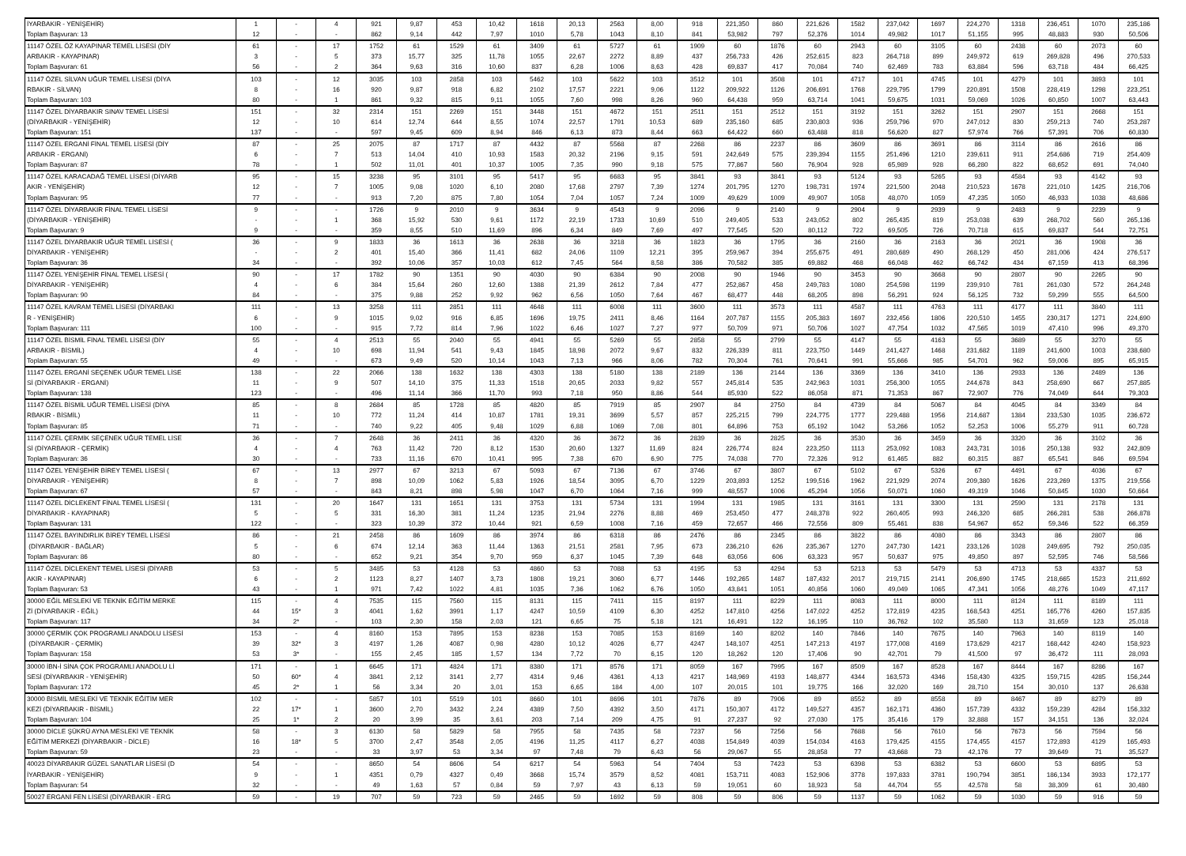| İYARBAKIR - YENİŞEHİR) | 1 | - | 4 | 921 | 9,87 | 453 | 10,42 | 1618 | 20,13 | 2563 | 8,00 | 918 | 221,350 | 860 | 221,626 | 1582 | 237,042 | 1697 | 224,270 | 1318 | 236,451 | 1070 | 235,186 |
| Toplam Başvuran: 13 | 12 | - | - | 862 | 9,14 | 442 | 7,97 | 1010 | 5,78 | 1043 | 8,10 | 841 | 53,982 | 797 | 52,376 | 1014 | 49,982 | 1017 | 51,155 | 995 | 48,883 | 930 | 50,506 |
| 11147 ÖZEL ÖZ KAYAPINAR TEMEL LİSESİ (DİY | 61 | - | 17 | 1752 | 61 | 1529 | 61 | 3409 | 61 | 5727 | 61 | 1909 | 60 | 1876 | 60 | 2943 | 60 | 3105 | 60 | 2438 | 60 | 2073 | 60 |
| ARBAKIR - KAYAPINAR) | 3 | - | 5 | 373 | 15,77 | 325 | 11,78 | 1055 | 22,67 | 2272 | 8,89 | 437 | 256,733 | 426 | 252,615 | 823 | 264,718 | 899 | 249,972 | 619 | 269,828 | 496 | 270,533 |
| Toplam Başvuran: 61 | 56 | - | 2 | 364 | 9,63 | 316 | 10,60 | 837 | 6,28 | 1006 | 8,63 | 428 | 69,837 | 417 | 70,084 | 740 | 62,469 | 783 | 63,884 | 596 | 63,718 | 484 | 66,425 |
| 11147 ÖZEL SİLVAN UĞUR TEMEL LİSESİ (DİYA | 103 | - | 12 | 3035 | 103 | 2858 | 103 | 5462 | 103 | 5622 | 103 | 3512 | 101 | 3508 | 101 | 4717 | 101 | 4745 | 101 | 4279 | 101 | 3893 | 101 |
| RBAKIR - SİLVAN) | 8 | - | 16 | 920 | 9,87 | 918 | 6,82 | 2102 | 17,57 | 2221 | 9,06 | 1122 | 209,922 | 1126 | 206,691 | 1768 | 229,795 | 1799 | 220,891 | 1508 | 228,419 | 1298 | 223,251 |
| Toplam Başvuran: 103 | 80 | - | 1 | 861 | 9,32 | 815 | 9,11 | 1055 | 7,60 | 998 | 8,26 | 960 | 64,438 | 959 | 63,714 | 1041 | 59,675 | 1031 | 59,069 | 1026 | 60,850 | 1007 | 63,443 |
| 11147 ÖZEL DİYARBAKIR SINAV TEMEL LİSESİ | 151 | - | 32 | 2314 | 151 | 2269 | 151 | 3448 | 151 | 4672 | 151 | 2511 | 151 | 2512 | 151 | 3192 | 151 | 3262 | 151 | 2907 | 151 | 2668 | 151 |
| (DİYARBAKIR - YENİŞEHİR) | 12 | - | 10 | 614 | 12,74 | 644 | 8,55 | 1074 | 22,57 | 1791 | 10,53 | 689 | 235,160 | 685 | 230,803 | 936 | 259,796 | 970 | 247,012 | 830 | 259,213 | 740 | 253,287 |
| Toplam Başvuran: 151 | 137 | - | - | 597 | 9,45 | 609 | 8,94 | 846 | 6,13 | 873 | 8,44 | 663 | 64,422 | 660 | 63,488 | 818 | 56,620 | 827 | 57,974 | 766 | 57,391 | 706 | 60,830 |
| 11147 ÖZEL ERGANİ FİNAL TEMEL LİSESİ (DİY | 87 | - | 25 | 2075 | 87 | 1717 | 87 | 4432 | 87 | 5568 | 87 | 2268 | 86 | 2237 | 86 | 3609 | 86 | 3691 | 86 | 3114 | 86 | 2616 | 86 |
| ARBAKIR - ERGANİ) | 6 | - | 7 | 513 | 14,04 | 410 | 10,93 | 1583 | 20,32 | 2196 | 9,15 | 591 | 242,649 | 575 | 239,394 | 1155 | 251,496 | 1210 | 239,611 | 911 | 254,686 | 719 | 254,409 |
| Toplam Başvuran: 87 | 78 | - | 1 | 502 | 11,01 | 401 | 10,37 | 1005 | 7,35 | 990 | 9,18 | 575 | 77,867 | 560 | 76,904 | 928 | 65,989 | 928 | 66,280 | 822 | 68,652 | 691 | 74,040 |
| 11147 ÖZEL KARACADAĞ TEMEL LİSESİ (DİYARB | 95 | - | 15 | 3238 | 95 | 3101 | 95 | 5417 | 95 | 6683 | 95 | 3841 | 93 | 3841 | 93 | 5124 | 93 | 5265 | 93 | 4584 | 93 | 4142 | 93 |
| AKIR - YENİŞEHİR) | 12 | - | 7 | 1005 | 9,08 | 1020 | 6,10 | 2080 | 17,68 | 2797 | 7,39 | 1274 | 201,795 | 1270 | 198,731 | 1974 | 221,500 | 2048 | 210,523 | 1678 | 221,010 | 1425 | 216,706 |
| Toplam Başvuran: 95 | 77 | - | - | 913 | 7,20 | 875 | 7,80 | 1054 | 7,04 | 1057 | 7,24 | 1009 | 49,629 | 1009 | 49,907 | 1058 | 48,070 | 1059 | 47,235 | 1050 | 46,933 | 1038 | 48,686 |
| 11147 ÖZEL DİYARBAKIR FİNAL TEMEL LİSESİ | 9 | - | - | 1726 | 9 | 2010 | 9 | 3634 | 9 | 4543 | 9 | 2096 | 9 | 2140 | 9 | 2904 | 9 | 2939 | 9 | 2483 | 9 | 2239 | 9 |
| (DİYARBAKIR - YENİŞEHİR) | - | - | 1 | 368 | 15,92 | 530 | 9,61 | 1172 | 22,19 | 1733 | 10,69 | 510 | 249,405 | 533 | 243,052 | 802 | 265,435 | 819 | 253,038 | 639 | 268,702 | 560 | 265,136 |
| Toplam Başvuran: 9 | 9 | - | - | 359 | 8,55 | 510 | 11,69 | 896 | 6,34 | 849 | 7,69 | 497 | 77,545 | 520 | 80,112 | 722 | 69,505 | 726 | 70,718 | 615 | 69,837 | 544 | 72,751 |
| 11147 ÖZEL DİYARBAKIR UĞUR TEMEL LİSESİ ( | 36 | - | 9 | 1833 | 36 | 1613 | 36 | 2638 | 36 | 3218 | 36 | 1823 | 36 | 1795 | 36 | 2160 | 36 | 2163 | 36 | 2021 | 36 | 1908 | 36 |
| DİYARBAKIR - YENİŞEHİR) | - | - | 2 | 401 | 15,40 | 366 | 11,41 | 682 | 24,06 | 1109 | 12,21 | 395 | 259,967 | 394 | 255,675 | 491 | 280,689 | 490 | 268,129 | 450 | 281,006 | 424 | 276,517 |
| Toplam Başvuran: 36 | 34 | - | - | 392 | 10,06 | 357 | 10,03 | 612 | 7,45 | 564 | 8,58 | 386 | 70,582 | 385 | 69,882 | 468 | 66,048 | 462 | 66,742 | 434 | 67,159 | 413 | 68,396 |
| 11147 ÖZEL YENİŞEHİR FİNAL TEMEL LİSESİ ( | 90 | - | 17 | 1782 | 90 | 1351 | 90 | 4030 | 90 | 6384 | 90 | 2008 | 90 | 1946 | 90 | 3453 | 90 | 3668 | 90 | 2807 | 90 | 2265 | 90 |
| DİYARBAKIR - YENİŞEHİR) | 4 | - | 6 | 384 | 15,64 | 260 | 12,60 | 1388 | 21,39 | 2612 | 7,84 | 477 | 252,867 | 458 | 249,783 | 1080 | 254,598 | 1199 | 239,910 | 781 | 261,030 | 572 | 264,248 |
| Toplam Başvuran: 90 | 84 | - | - | 375 | 9,88 | 252 | 9,92 | 962 | 6,56 | 1050 | 7,64 | 467 | 68,477 | 448 | 68,205 | 898 | 56,291 | 924 | 56,125 | 732 | 59,299 | 555 | 64,500 |
| 11147 ÖZEL KAVRAM TEMEL LİSESİ (DİYARBAKI | 111 | - | 13 | 3258 | 111 | 2851 | 111 | 4648 | 111 | 6008 | 111 | 3600 | 111 | 3573 | 111 | 4587 | 111 | 4763 | 111 | 4177 | 111 | 3840 | 111 |
| R - YENİŞEHİR) | 6 | - | 9 | 1015 | 9,02 | 916 | 6,85 | 1696 | 19,75 | 2411 | 8,46 | 1164 | 207,787 | 1155 | 205,383 | 1697 | 232,456 | 1806 | 220,510 | 1455 | 230,317 | 1271 | 224,690 |
| Toplam Başvuran: 111 | 100 | - | - | 915 | 7,72 | 814 | 7,96 | 1022 | 6,46 | 1027 | 7,27 | 977 | 50,709 | 971 | 50,706 | 1027 | 47,754 | 1032 | 47,565 | 1019 | 47,410 | 996 | 49,370 |
| 11147 ÖZEL BİSMİL FİNAL TEMEL LİSESİ (DİY | 55 | - | 4 | 2513 | 55 | 2040 | 55 | 4941 | 55 | 5269 | 55 | 2858 | 55 | 2799 | 55 | 4147 | 55 | 4163 | 55 | 3689 | 55 | 3270 | 55 |
| ARBAKIR - BİSMİL) | 4 | - | 10 | 698 | 11,94 | 541 | 9,43 | 1845 | 18,98 | 2072 | 9,67 | 832 | 226,339 | 811 | 223,750 | 1449 | 241,427 | 1468 | 231,682 | 1189 | 241,600 | 1003 | 238,680 |
| Toplam Başvuran: 55 | 49 | - | - | 673 | 9,49 | 520 | 10,14 | 1043 | 7,13 | 966 | 8,06 | 782 | 70,304 | 761 | 70,641 | 991 | 55,666 | 985 | 54,701 | 962 | 59,006 | 895 | 65,915 |
| 11147 ÖZEL ERGANİ SEÇENEK UĞUR TEMEL LİSE | 138 | - | 22 | 2066 | 138 | 1632 | 138 | 4303 | 138 | 5180 | 138 | 2189 | 136 | 2144 | 136 | 3369 | 136 | 3410 | 136 | 2933 | 136 | 2489 | 136 |
| Sİ (DİYARBAKIR - ERGANİ) | 11 | - | 9 | 507 | 14,10 | 375 | 11,33 | 1518 | 20,65 | 2033 | 9,82 | 557 | 245,814 | 535 | 242,963 | 1031 | 256,300 | 1055 | 244,678 | 843 | 258,690 | 667 | 257,885 |
| Toplam Başvuran: 138 | 123 | - | - | 496 | 11,14 | 366 | 11,70 | 993 | 7,18 | 950 | 8,86 | 544 | 85,930 | 522 | 86,058 | 871 | 71,353 | 867 | 72,907 | 776 | 74,049 | 644 | 79,303 |
| 11147 ÖZEL BİSMİL UĞUR TEMEL LİSESİ (DİYA | 85 | - | 8 | 2684 | 85 | 1728 | 85 | 4820 | 85 | 7919 | 85 | 2907 | 84 | 2750 | 84 | 4739 | 84 | 5067 | 84 | 4045 | 84 | 3349 | 84 |
| RBAKIR - BİSMİL) | 11 | - | 10 | 772 | 11,24 | 414 | 10,87 | 1781 | 19,31 | 3699 | 5,57 | 857 | 225,215 | 799 | 224,775 | 1777 | 229,488 | 1956 | 214,687 | 1384 | 233,530 | 1035 | 236,672 |
| Toplam Başvuran: 85 | 71 | - | - | 740 | 9,22 | 405 | 9,48 | 1029 | 6,88 | 1069 | 7,08 | 801 | 64,896 | 753 | 65,192 | 1042 | 53,266 | 1052 | 52,253 | 1006 | 55,279 | 911 | 60,728 |
| 11147 ÖZEL ÇERMİK SEÇENEK UĞUR TEMEL LİSE | 36 | - | 7 | 2648 | 36 | 2411 | 36 | 4320 | 36 | 3672 | 36 | 2839 | 36 | 2825 | 36 | 3530 | 36 | 3459 | 36 | 3320 | 36 | 3102 | 36 |
| Sİ (DİYARBAKIR - ÇERMİK) | 4 | - | 4 | 763 | 11,42 | 720 | 8,12 | 1530 | 20,60 | 1327 | 11,69 | 824 | 226,774 | 824 | 223,250 | 1113 | 253,092 | 1083 | 243,731 | 1016 | 250,138 | 932 | 242,809 |
| Toplam Başvuran: 36 | 30 | - | - | 733 | 11,16 | 670 | 10,41 | 995 | 7,38 | 670 | 6,90 | 775 | 74,038 | 770 | 72,326 | 912 | 61,465 | 882 | 60,315 | 887 | 65,541 | 846 | 69,594 |
| 11147 ÖZEL YENİŞEHİR BİREY TEMEL LİSESİ ( | 67 | - | 13 | 2977 | 67 | 3213 | 67 | 5093 | 67 | 7136 | 67 | 3746 | 67 | 3807 | 67 | 5102 | 67 | 5326 | 67 | 4491 | 67 | 4036 | 67 |
| DİYARBAKIR - YENİŞEHİR) | 8 | - | 7 | 898 | 10,09 | 1062 | 5,83 | 1926 | 18,54 | 3095 | 6,70 | 1229 | 203,893 | 1252 | 199,516 | 1962 | 221,929 | 2074 | 209,380 | 1626 | 223,269 | 1375 | 219,556 |
| Toplam Başvuran: 67 | 57 | - | - | 843 | 8,21 | 898 | 5,98 | 1047 | 6,70 | 1064 | 7,16 | 999 | 48,557 | 1006 | 45,294 | 1056 | 50,071 | 1060 | 49,319 | 1046 | 50,845 | 1030 | 50,664 |
| 11147 ÖZEL DİCLEKENT FİNAL TEMEL LİSESİ ( | 131 | - | 20 | 1647 | 131 | 1651 | 131 | 3753 | 131 | 5734 | 131 | 1994 | 131 | 1985 | 131 | 3161 | 131 | 3300 | 131 | 2590 | 131 | 2178 | 131 |
| DİYARBAKIR - KAYAPINAR) | 5 | - | 5 | 331 | 16,30 | 381 | 11,24 | 1235 | 21,94 | 2276 | 8,88 | 469 | 253,450 | 477 | 248,378 | 922 | 260,405 | 993 | 246,320 | 685 | 266,281 | 538 | 266,878 |
| Toplam Başvuran: 131 | 122 | - | - | 323 | 10,39 | 372 | 10,44 | 921 | 6,59 | 1008 | 7,16 | 459 | 72,657 | 466 | 72,556 | 809 | 55,461 | 838 | 54,967 | 652 | 59,346 | 522 | 66,359 |
| 11147 ÖZEL BAYINDIRLIK BİREY TEMEL LİSESİ | 86 | - | 21 | 2458 | 86 | 1609 | 86 | 3974 | 86 | 6318 | 86 | 2476 | 86 | 2345 | 86 | 3822 | 86 | 4080 | 86 | 3343 | 86 | 2807 | 86 |
| (DİYARBAKIR - BAĞLAR) | 5 | - | 6 | 674 | 12,14 | 363 | 11,44 | 1363 | 21,51 | 2581 | 7,95 | 673 | 236,210 | 626 | 235,367 | 1270 | 247,730 | 1421 | 233,126 | 1028 | 249,695 | 792 | 250,035 |
| Toplam Başvuran: 86 | 80 | - | - | 652 | 9,21 | 354 | 9,70 | 959 | 6,37 | 1045 | 7,39 | 648 | 63,056 | 606 | 63,323 | 957 | 50,637 | 975 | 49,850 | 897 | 52,595 | 746 | 58,566 |
| 11147 ÖZEL DİCLEKENT TEMEL LİSESİ (DİYARB | 53 | - | 5 | 3485 | 53 | 4128 | 53 | 4860 | 53 | 7088 | 53 | 4195 | 53 | 4294 | 53 | 5213 | 53 | 5479 | 53 | 4713 | 53 | 4337 | 53 |
| AKIR - KAYAPINAR) | 6 | - | 2 | 1123 | 8,27 | 1407 | 3,73 | 1808 | 19,21 | 3060 | 6,77 | 1446 | 192,265 | 1487 | 187,432 | 2017 | 219,715 | 2141 | 206,690 | 1745 | 218,665 | 1523 | 211,692 |
| Toplam Başvuran: 53 | 43 | - | 1 | 971 | 7,42 | 1022 | 4,81 | 1035 | 7,36 | 1062 | 6,76 | 1050 | 43,841 | 1051 | 40,856 | 1060 | 49,049 | 1065 | 47,341 | 1056 | 48,276 | 1049 | 47,117 |
| 30000 EĞİL MESLEKİ VE TEKNİK EĞİTİM MERKE | 115 | - | 4 | 7535 | 115 | 7560 | 115 | 8131 | 115 | 7411 | 115 | 8197 | 111 | 8229 | 111 | 8083 | 111 | 8000 | 111 | 8124 | 111 | 8189 | 111 |
| Zİ (DİYARBAKIR - EĞİL) | 44 | 15* | 3 | 4041 | 1,62 | 3991 | 1,17 | 4247 | 10,59 | 4109 | 6,30 | 4252 | 147,810 | 4256 | 147,022 | 4252 | 172,819 | 4235 | 168,543 | 4251 | 165,776 | 4260 | 157,835 |
| Toplam Başvuran: 117 | 34 | 2* | - | 103 | 2,30 | 158 | 2,03 | 121 | 6,65 | 75 | 5,18 | 121 | 16,491 | 122 | 16,195 | 110 | 36,762 | 102 | 35,580 | 113 | 31,659 | 123 | 25,018 |
| 30000 ÇERMİK ÇOK PROGRAMLI ANADOLU LİSESİ | 153 | - | 4 | 8160 | 153 | 7895 | 153 | 8238 | 153 | 7085 | 153 | 8169 | 140 | 8202 | 140 | 7846 | 140 | 7675 | 140 | 7963 | 140 | 8119 | 140 |
| (DİYARBAKIR - ÇERMİK) | 39 | 32* | 3 | 4197 | 1,26 | 4087 | 0,98 | 4280 | 10,12 | 4026 | 6,77 | 4247 | 148,107 | 4251 | 147,213 | 4197 | 177,008 | 4169 | 173,629 | 4217 | 168,442 | 4240 | 158,923 |
| Toplam Başvuran: 158 | 53 | 3* | - | 155 | 2,45 | 185 | 1,57 | 134 | 7,72 | 70 | 6,15 | 120 | 18,262 | 120 | 17,406 | 90 | 42,701 | 79 | 41,500 | 97 | 36,472 | 111 | 28,093 |
| 30000 İBN-İ SİNA ÇOK PROGRAMLI ANADOLU Lİ | 171 | - | 1 | 6645 | 171 | 4824 | 171 | 8380 | 171 | 8576 | 171 | 8059 | 167 | 7995 | 167 | 8509 | 167 | 8528 | 167 | 8444 | 167 | 8286 | 167 |
| SESİ (DİYARBAKIR - YENİŞEHİR) | 50 | 60* | 4 | 3841 | 2,12 | 3141 | 2,77 | 4314 | 9,46 | 4361 | 4,13 | 4217 | 148,969 | 4193 | 148,877 | 4344 | 163,573 | 4346 | 158,430 | 4325 | 159,715 | 4285 | 156,244 |
| Toplam Başvuran: 172 | 45 | 2* | 1 | 56 | 3,34 | 20 | 3,01 | 153 | 6,65 | 184 | 4,00 | 107 | 20,015 | 101 | 19,775 | 166 | 32,020 | 169 | 28,710 | 154 | 30,010 | 137 | 26,638 |
| 30000 BİSMİL MESLEKİ VE TEKNİK EĞİTİM MER | 102 | - | - | 5857 | 101 | 5519 | 101 | 8660 | 101 | 8696 | 101 | 7876 | 89 | 7906 | 89 | 8552 | 89 | 8558 | 89 | 8467 | 89 | 8279 | 89 |
| KEZİ (DİYARBAKIR - BİSMİL) | 22 | 17* | 1 | 3600 | 2,70 | 3432 | 2,24 | 4389 | 7,50 | 4392 | 3,50 | 4171 | 150,307 | 4172 | 149,527 | 4357 | 162,171 | 4360 | 157,739 | 4332 | 159,239 | 4284 | 156,332 |
| Toplam Başvuran: 104 | 25 | 1* | 2 | 20 | 3,99 | 35 | 3,61 | 203 | 7,14 | 209 | 4,75 | 91 | 27,237 | 92 | 27,030 | 175 | 35,416 | 179 | 32,888 | 157 | 34,151 | 136 | 32,024 |
| 30000 DİCLE ŞÜKRÜ AYNA MESLEKİ VE TEKNİK | 58 | - | 3 | 6130 | 58 | 5829 | 58 | 7955 | 58 | 7435 | 58 | 7237 | 56 | 7256 | 56 | 7688 | 56 | 7610 | 56 | 7673 | 56 | 7594 | 56 |
| EĞİTİM MERKEZİ (DİYARBAKIR - DİCLE) | 16 | 18* | 5 | 3700 | 2,47 | 3548 | 2,05 | 4196 | 11,25 | 4117 | 6,27 | 4038 | 154,849 | 4039 | 154,034 | 4163 | 179,425 | 4155 | 174,455 | 4157 | 172,893 | 4129 | 165,493 |
| Toplam Başvuran: 59 | 23 | - | - | 33 | 3,97 | 53 | 3,34 | 97 | 7,48 | 79 | 6,43 | 56 | 29,067 | 55 | 28,858 | 77 | 43,668 | 73 | 42,176 | 77 | 39,649 | 71 | 35,527 |
| 40023 DİYARBAKIR GÜZEL SANATLAR LİSESİ (D | 54 | - | - | 8650 | 54 | 8606 | 54 | 6217 | 54 | 5963 | 54 | 7404 | 53 | 7423 | 53 | 6398 | 53 | 6382 | 53 | 6600 | 53 | 6895 | 53 |
| İYARBAKIR - YENİŞEHİR) | 9 | - | 1 | 4351 | 0,79 | 4327 | 0,49 | 3668 | 15,74 | 3579 | 8,52 | 4081 | 153,711 | 4083 | 152,906 | 3778 | 197,833 | 3781 | 190,794 | 3851 | 186,134 | 3933 | 172,177 |
| Toplam Başvuran: 54 | 32 | - | - | 49 | 1,63 | 57 | 0,84 | 59 | 7,97 | 43 | 6,13 | 59 | 19,051 | 60 | 18,923 | 58 | 44,704 | 55 | 42,578 | 58 | 38,309 | 61 | 30,480 |
| 50027 ERGANİ FEN LİSESİ (DİYARBAKIR - ERG | 59 | - | 19 | 707 | 59 | 723 | 59 | 2465 | 59 | 1692 | 59 | 808 | 59 | 806 | 59 | 1137 | 59 | 1062 | 59 | 1030 | 59 | 916 | 59 |